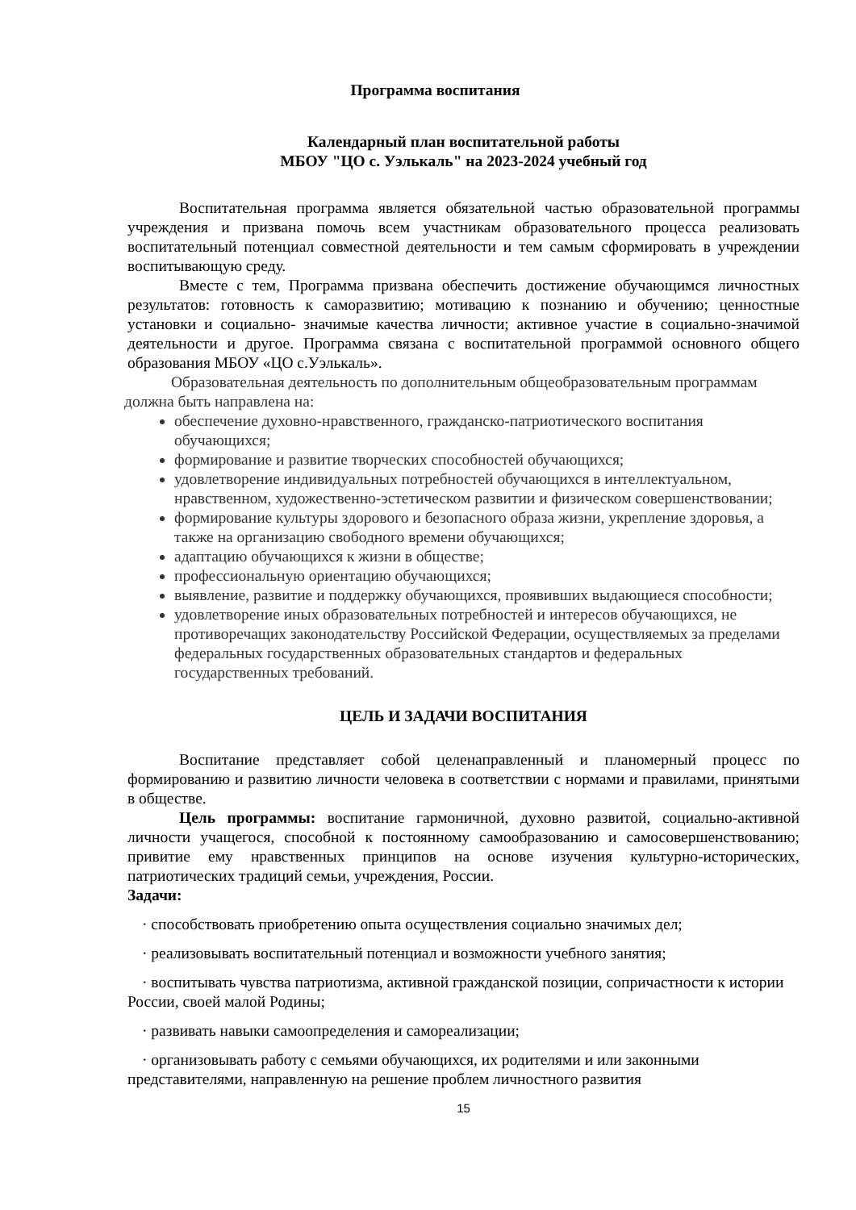Программа воспитания
Календарный план воспитательной работы
МБОУ "ЦО с. Уэлькаль" на 2023-2024 учебный год
Воспитательная программа является обязательной частью образовательной программы учреждения и призвана помочь всем участникам образовательного процесса реализовать воспитательный потенциал совместной деятельности и тем самым сформировать в учреждении воспитывающую среду.
Вместе с тем, Программа призвана обеспечить достижение обучающимся личностных результатов: готовность к саморазвитию; мотивацию к познанию и обучению; ценностные установки и социально- значимые качества личности; активное участие в социально-значимой деятельности и другое. Программа связана с воспитательной программой основного общего образования МБОУ «ЦО с.Уэлькаль».
Образовательная деятельность по дополнительным общеобразовательным программам должна быть направлена на:
обеспечение духовно-нравственного, гражданско-патриотического воспитания обучающихся;
формирование и развитие творческих способностей обучающихся;
удовлетворение индивидуальных потребностей обучающихся в интеллектуальном, нравственном, художественно-эстетическом развитии и физическом совершенствовании;
формирование культуры здорового и безопасного образа жизни, укрепление здоровья, а также на организацию свободного времени обучающихся;
адаптацию обучающихся к жизни в обществе;
профессиональную ориентацию обучающихся;
выявление, развитие и поддержку обучающихся, проявивших выдающиеся способности;
удовлетворение иных образовательных потребностей и интересов обучающихся, не противоречащих законодательству Российской Федерации, осуществляемых за пределами федеральных государственных образовательных стандартов и федеральных государственных требований.
ЦЕЛЬ И ЗАДАЧИ ВОСПИТАНИЯ
Воспитание представляет собой целенаправленный и планомерный процесс по формированию и развитию личности человека в соответствии с нормами и правилами, принятыми в обществе.
Цель программы: воспитание гармоничной, духовно развитой, социально-активной личности учащегося, способной к постоянному самообразованию и самосовершенствованию; привитие ему нравственных принципов на основе изучения культурно-исторических, патриотических традиций семьи, учреждения, России.
Задачи:
· способствовать приобретению опыта осуществления социально значимых дел;
· реализовывать воспитательный потенциал и возможности учебного занятия;
· воспитывать чувства патриотизма, активной гражданской позиции, сопричастности к истории России, своей малой Родины;
· развивать навыки самоопределения и самореализации;
· организовывать работу с семьями обучающихся, их родителями и или законными представителями, направленную на решение проблем личностного развития
15